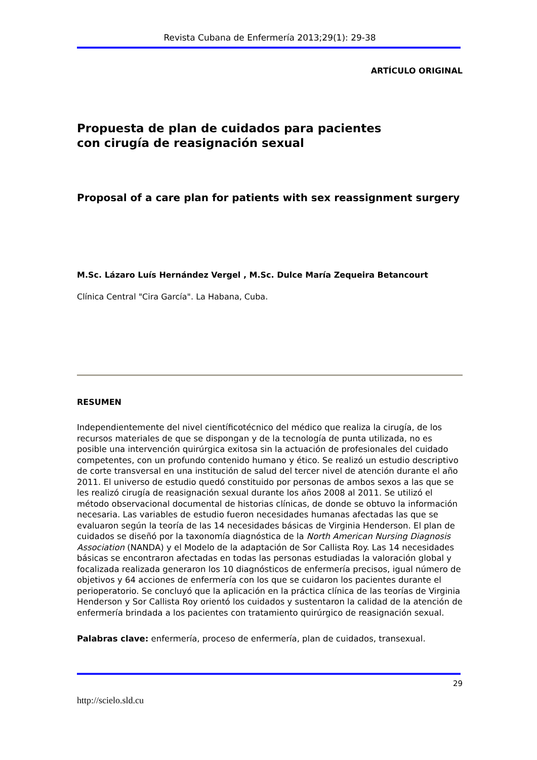Revista Cubana de Enfermería 2013;29(1): 29-38
ARTÍCULO ORIGINAL
Propuesta de plan de cuidados para pacientes
con cirugía de reasignación sexual
Proposal of a care plan for patients with sex reassignment surgery
M.Sc. Lázaro Luís Hernández Vergel , M.Sc. Dulce María Zequeira Betancourt
Clínica Central "Cira García". La Habana, Cuba.
RESUMEN
Independientemente del nivel científicotécnico del médico que realiza la cirugía, de los recursos materiales de que se dispongan y de la tecnología de punta utilizada, no es posible una intervención quirúrgica exitosa sin la actuación de profesionales del cuidado competentes, con un profundo contenido humano y ético. Se realizó un estudio descriptivo de corte transversal en una institución de salud del tercer nivel de atención durante el año 2011. El universo de estudio quedó constituido por personas de ambos sexos a las que se les realizó cirugía de reasignación sexual durante los años 2008 al 2011. Se utilizó el método observacional documental de historias clínicas, de donde se obtuvo la información necesaria. Las variables de estudio fueron necesidades humanas afectadas las que se evaluaron según la teoría de las 14 necesidades básicas de Virginia Henderson. El plan de cuidados se diseñó por la taxonomía diagnóstica de la North American Nursing Diagnosis Association (NANDA) y el Modelo de la adaptación de Sor Callista Roy. Las 14 necesidades básicas se encontraron afectadas en todas las personas estudiadas la valoración global y focalizada realizada generaron los 10 diagnósticos de enfermería precisos, igual número de objetivos y 64 acciones de enfermería con los que se cuidaron los pacientes durante el perioperatorio. Se concluyó que la aplicación en la práctica clínica de las teorías de Virginia Henderson y Sor Callista Roy orientó los cuidados y sustentaron la calidad de la atención de enfermería brindada a los pacientes con tratamiento quirúrgico de reasignación sexual.
Palabras clave: enfermería, proceso de enfermería, plan de cuidados, transexual.
29
http://scielo.sld.cu